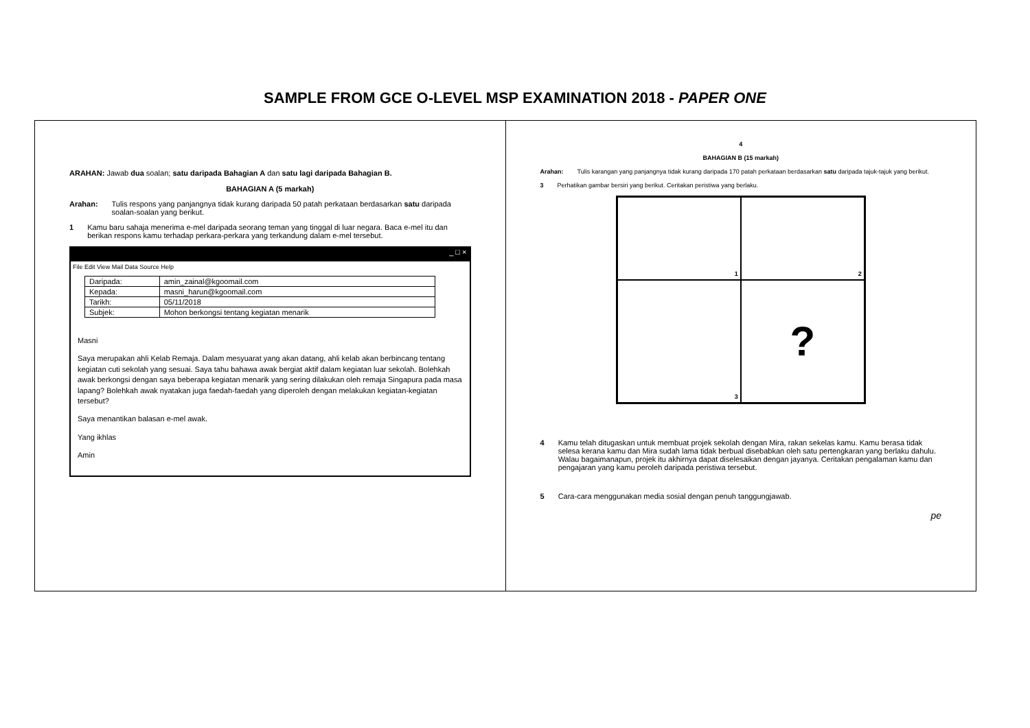SAMPLE FROM GCE O-LEVEL MSP EXAMINATION 2018 - PAPER ONE
ARAHAN: Jawab dua soalan; satu daripada Bahagian A dan satu lagi daripada Bahagian B.
BAHAGIAN A (5 markah)
Arahan: Tulis respons yang panjangnya tidak kurang daripada 50 patah perkataan berdasarkan satu daripada soalan-soalan yang berikut.
1 Kamu baru sahaja menerima e-mel daripada seorang teman yang tinggal di luar negara. Baca e-mel itu dan berikan respons kamu terhadap perkara-perkara yang terkandung dalam e-mel tersebut.
_ □ ×
File Edit View Mail Data Source Help
| Daripada: | amin_zainal@kgoomail.com |
| Kepada: | masni_harun@kgoomail.com |
| Tarikh: | 05/11/2018 |
| Subjek: | Mohon berkongsi tentang kegiatan menarik |
Masni
Saya merupakan ahli Kelab Remaja. Dalam mesyuarat yang akan datang, ahli kelab akan berbincang tentang kegiatan cuti sekolah yang sesuai. Saya tahu bahawa awak bergiat aktif dalam kegiatan luar sekolah. Bolehkah awak berkongsi dengan saya beberapa kegiatan menarik yang sering dilakukan oleh remaja Singapura pada masa lapang? Bolehkah awak nyatakan juga faedah-faedah yang diperoleh dengan melakukan kegiatan-kegiatan tersebut?
Saya menantikan balasan e-mel awak.
Yang ikhlas
Amin
4
BAHAGIAN B (15 markah)
Arahan: Tulis karangan yang panjangnya tidak kurang daripada 170 patah perkataan berdasarkan satu daripada tajuk-tajuk yang berikut.
3 Perhatikan gambar bersiri yang berikut. Ceritakan peristiwa yang berlaku.
1
2
3
?
4 Kamu telah ditugaskan untuk membuat projek sekolah dengan Mira, rakan sekelas kamu. Kamu berasa tidak selesa kerana kamu dan Mira sudah lama tidak berbual disebabkan oleh satu pertengkaran yang berlaku dahulu. Walau bagaimanapun, projek itu akhirnya dapat diselesaikan dengan jayanya. Ceritakan pengalaman kamu dan pengajaran yang kamu peroleh daripada peristiwa tersebut.
5 Cara-cara menggunakan media sosial dengan penuh tanggungjawab.
pe